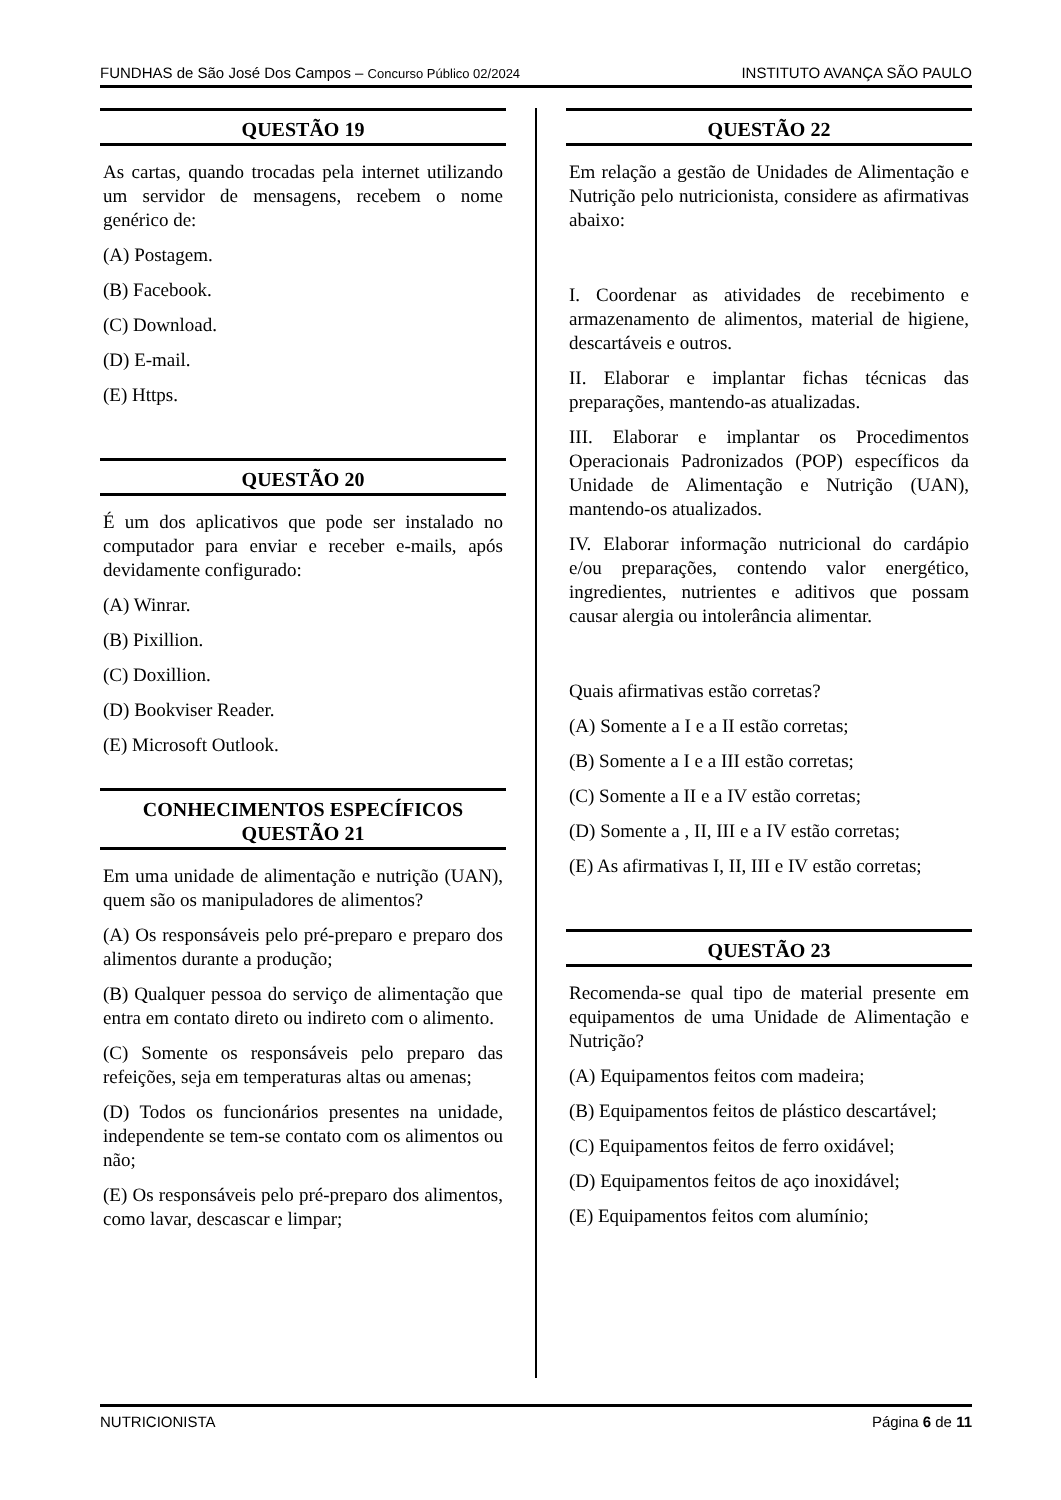FUNDHAS de São José Dos Campos – Concurso Público 02/2024 INSTITUTO AVANÇA SÃO PAULO
QUESTÃO 19
As cartas, quando trocadas pela internet utilizando um servidor de mensagens, recebem o nome genérico de:
(A) Postagem.
(B) Facebook.
(C) Download.
(D) E-mail.
(E) Https.
QUESTÃO 20
É um dos aplicativos que pode ser instalado no computador para enviar e receber e-mails, após devidamente configurado:
(A) Winrar.
(B) Pixillion.
(C) Doxillion.
(D) Bookviser Reader.
(E) Microsoft Outlook.
CONHECIMENTOS ESPECÍFICOS
QUESTÃO 21
Em uma unidade de alimentação e nutrição (UAN), quem são os manipuladores de alimentos?
(A) Os responsáveis pelo pré-preparo e preparo dos alimentos durante a produção;
(B) Qualquer pessoa do serviço de alimentação que entra em contato direto ou indireto com o alimento.
(C) Somente os responsáveis pelo preparo das refeições, seja em temperaturas altas ou amenas;
(D) Todos os funcionários presentes na unidade, independente se tem-se contato com os alimentos ou não;
(E) Os responsáveis pelo pré-preparo dos alimentos, como lavar, descascar e limpar;
QUESTÃO 22
Em relação a gestão de Unidades de Alimentação e Nutrição pelo nutricionista, considere as afirmativas abaixo:
I. Coordenar as atividades de recebimento e armazenamento de alimentos, material de higiene, descartáveis e outros.
II. Elaborar e implantar fichas técnicas das preparações, mantendo-as atualizadas.
III. Elaborar e implantar os Procedimentos Operacionais Padronizados (POP) específicos da Unidade de Alimentação e Nutrição (UAN), mantendo-os atualizados.
IV. Elaborar informação nutricional do cardápio e/ou preparações, contendo valor energético, ingredientes, nutrientes e aditivos que possam causar alergia ou intolerância alimentar.
Quais afirmativas estão corretas?
(A) Somente a I e a II estão corretas;
(B) Somente a I e a III estão corretas;
(C) Somente a II e a IV estão corretas;
(D) Somente a , II, III e a IV estão corretas;
(E) As afirmativas I, II, III e IV estão corretas;
QUESTÃO 23
Recomenda-se qual tipo de material presente em equipamentos de uma Unidade de Alimentação e Nutrição?
(A) Equipamentos feitos com madeira;
(B) Equipamentos feitos de plástico descartável;
(C) Equipamentos feitos de ferro oxidável;
(D) Equipamentos feitos de aço inoxidável;
(E) Equipamentos feitos com alumínio;
NUTRICIONISTA Página 6 de 11